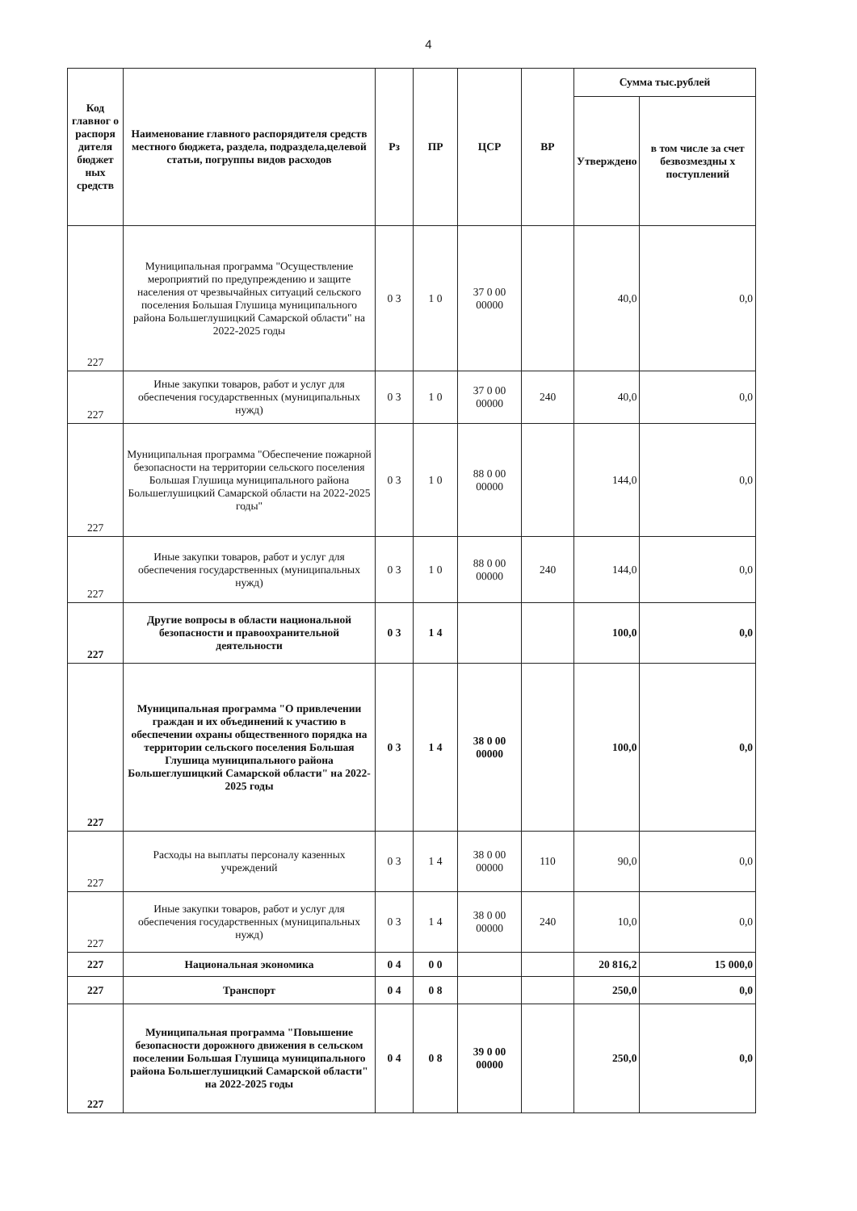4
| Код главног о распоря дителя бюджет ных средств | Наименование главного распорядителя средств местного бюджета, раздела, подраздела,целевой статьи, погруппы видов расходов | Рз | ПР | ЦСР | ВР | Сумма тыс.рублей | |
| --- | --- | --- | --- | --- | --- | --- | --- |
| | | | | | | Утверждено | в том числе за счет безвозмездны х поступлений |
| 227 | Муниципальная программа "Осуществление мероприятий по предупреждению и защите населения от чрезвычайных ситуаций сельского поселения Большая Глушица муниципального района Большеглушицкий Самарской области" на 2022-2025 годы | 0 3 | 1 0 | 37 0 00 00000 | | 40,0 | 0,0 |
| 227 | Иные закупки товаров, работ и услуг для обеспечения государственных (муниципальных нужд) | 0 3 | 1 0 | 37 0 00 00000 | 240 | 40,0 | 0,0 |
| 227 | Муниципальная программа "Обеспечение пожарной безопасности на территории сельского поселения Большая Глушица муниципального района Большеглушицкий Самарской области на 2022-2025 годы" | 0 3 | 1 0 | 88 0 00 00000 | | 144,0 | 0,0 |
| 227 | Иные закупки товаров, работ и услуг для обеспечения государственных (муниципальных нужд) | 0 3 | 1 0 | 88 0 00 00000 | 240 | 144,0 | 0,0 |
| 227 | Другие вопросы в области национальной безопасности и правоохранительной деятельности | 0 3 | 1 4 | | | 100,0 | 0,0 |
| 227 | Муниципальная программа "О привлечении граждан и их объединений к участию в обеспечении охраны общественного порядка на территории сельского поселения Большая Глушица муниципального района Большеглушицкий Самарской области" на 2022-2025 годы | 0 3 | 1 4 | 38 0 00 00000 | | 100,0 | 0,0 |
| 227 | Расходы на выплаты персоналу казенных учреждений | 0 3 | 1 4 | 38 0 00 00000 | 110 | 90,0 | 0,0 |
| 227 | Иные закупки товаров, работ и услуг для обеспечения государственных (муниципальных нужд) | 0 3 | 1 4 | 38 0 00 00000 | 240 | 10,0 | 0,0 |
| 227 | Национальная экономика | 0 4 | 0 0 | | | 20 816,2 | 15 000,0 |
| 227 | Транспорт | 0 4 | 0 8 | | | 250,0 | 0,0 |
| 227 | Муниципальная программа "Повышение безопасности дорожного движения в сельском поселении Большая Глушица муниципального района Большеглушицкий Самарской области" на 2022-2025 годы | 0 4 | 0 8 | 39 0 00 00000 | | 250,0 | 0,0 |